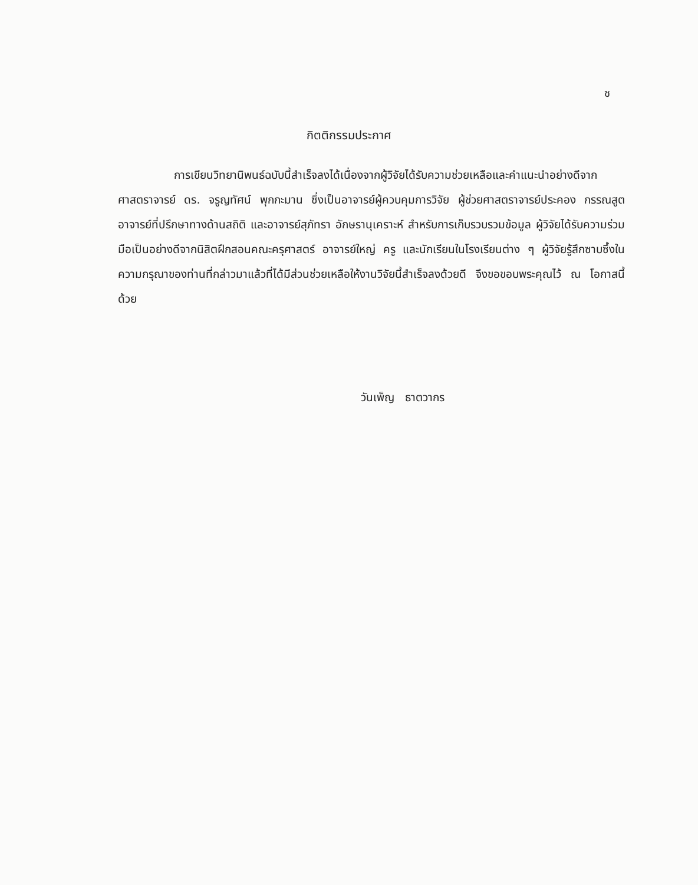ซ
กิตติกรรมประกาศ
การเขียนวิทยานิพนธ์ฉบับนี้สำเร็จลงได้เนื่องจากผู้วิจัยได้รับความช่วยเหลือและคำแนะนำอย่างดีจาก ศาสตราจารย์ ดร. จรูญทัศน์ พุกกะมาน ซึ่งเป็นอาจารย์ผู้ควบคุมการวิจัย ผู้ช่วยศาสตราจารย์ประคอง กรรณสูต อาจารย์ที่ปรึกษาทางด้านสถิติ และอาจารย์สุภัทรา อักษรานุเคราะห์ สำหรับการเก็บรวบรวมข้อมูล ผู้วิจัยได้รับความร่วมมือเป็นอย่างดีจากนิสิตฝึกสอนคณะครุศาสตร์ อาจารย์ใหญ่ ครู และนักเรียนในโรงเรียนต่าง ๆ ผู้วิจัยรู้สึกซาบซึ้งในความกรุณาของท่านที่กล่าวมาแล้วที่ได้มีส่วนช่วยเหลือให้งานวิจัยนี้สำเร็จลงด้วยดี จึงขอขอบพระคุณไว้ ณ โอกาสนี้ด้วย
วันเพ็ญ ธาตวากร